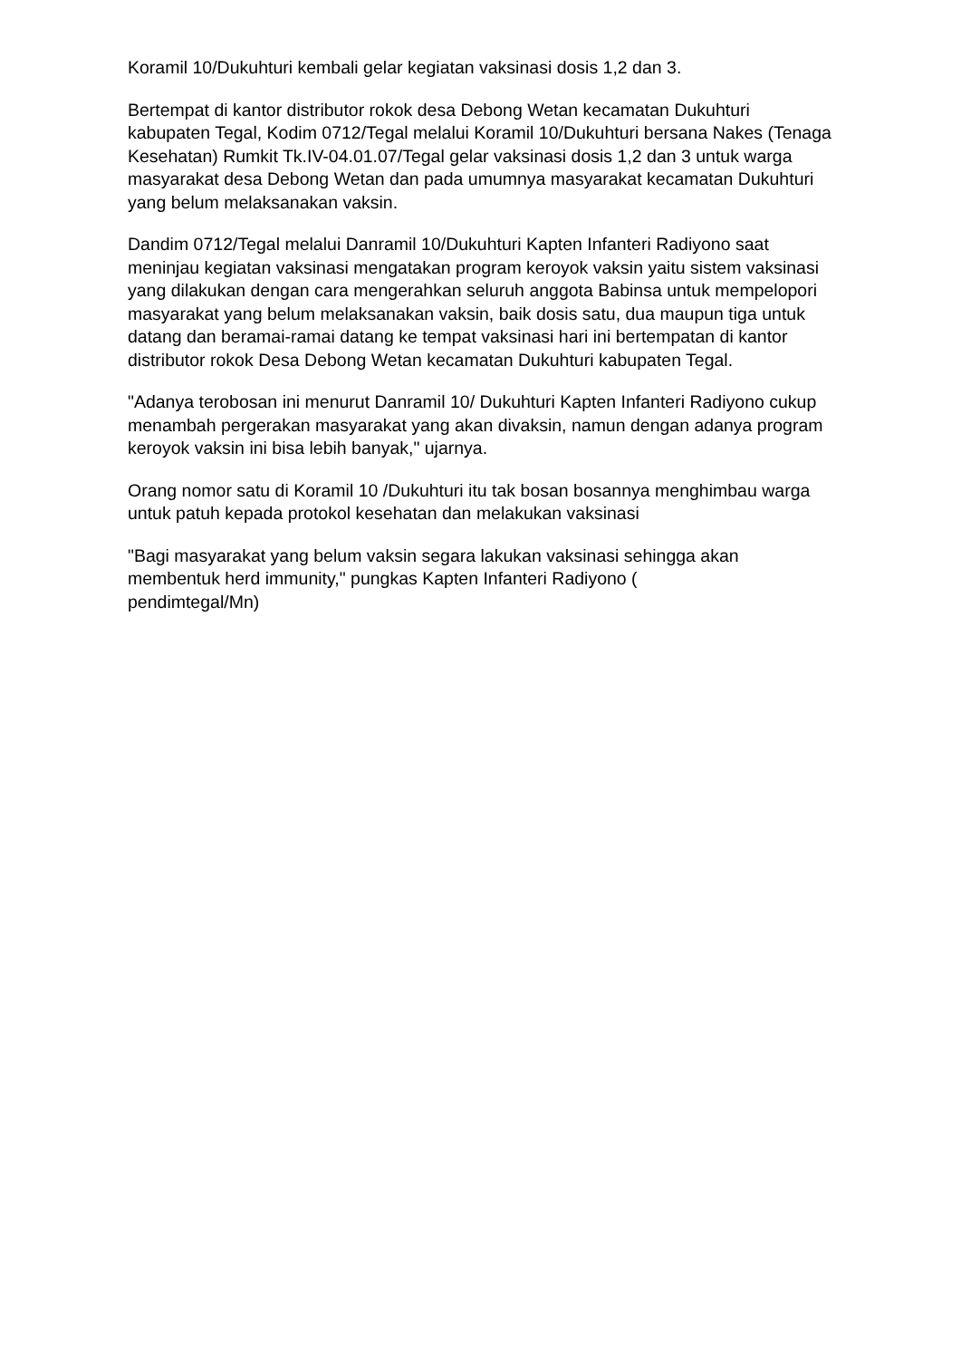Koramil 10/Dukuhturi kembali gelar kegiatan vaksinasi dosis 1,2 dan 3.
Bertempat di kantor distributor rokok desa Debong Wetan kecamatan Dukuhturi kabupaten Tegal, Kodim 0712/Tegal melalui Koramil 10/Dukuhturi bersana Nakes (Tenaga Kesehatan) Rumkit Tk.IV-04.01.07/Tegal gelar vaksinasi dosis 1,2 dan 3 untuk warga masyarakat desa Debong Wetan dan pada umumnya masyarakat kecamatan Dukuhturi yang belum melaksanakan vaksin.
Dandim 0712/Tegal melalui Danramil 10/Dukuhturi Kapten Infanteri Radiyono saat meninjau kegiatan vaksinasi mengatakan program keroyok vaksin yaitu sistem vaksinasi yang dilakukan dengan cara mengerahkan seluruh anggota Babinsa untuk mempelopori masyarakat yang belum melaksanakan vaksin, baik dosis satu, dua maupun tiga untuk datang dan beramai-ramai datang ke tempat vaksinasi hari ini bertempatan di kantor distributor rokok Desa Debong Wetan kecamatan Dukuhturi kabupaten Tegal.
"Adanya terobosan ini menurut Danramil 10/ Dukuhturi Kapten Infanteri Radiyono cukup menambah pergerakan masyarakat yang akan divaksin, namun dengan adanya program keroyok vaksin ini bisa lebih banyak," ujarnya.
Orang nomor satu di Koramil 10 /Dukuhturi itu tak bosan bosannya menghimbau warga untuk patuh kepada protokol kesehatan dan melakukan vaksinasi
"Bagi masyarakat yang belum vaksin segara lakukan vaksinasi sehingga akan membentuk herd immunity," pungkas Kapten Infanteri Radiyono (
pendimtegal/Mn)